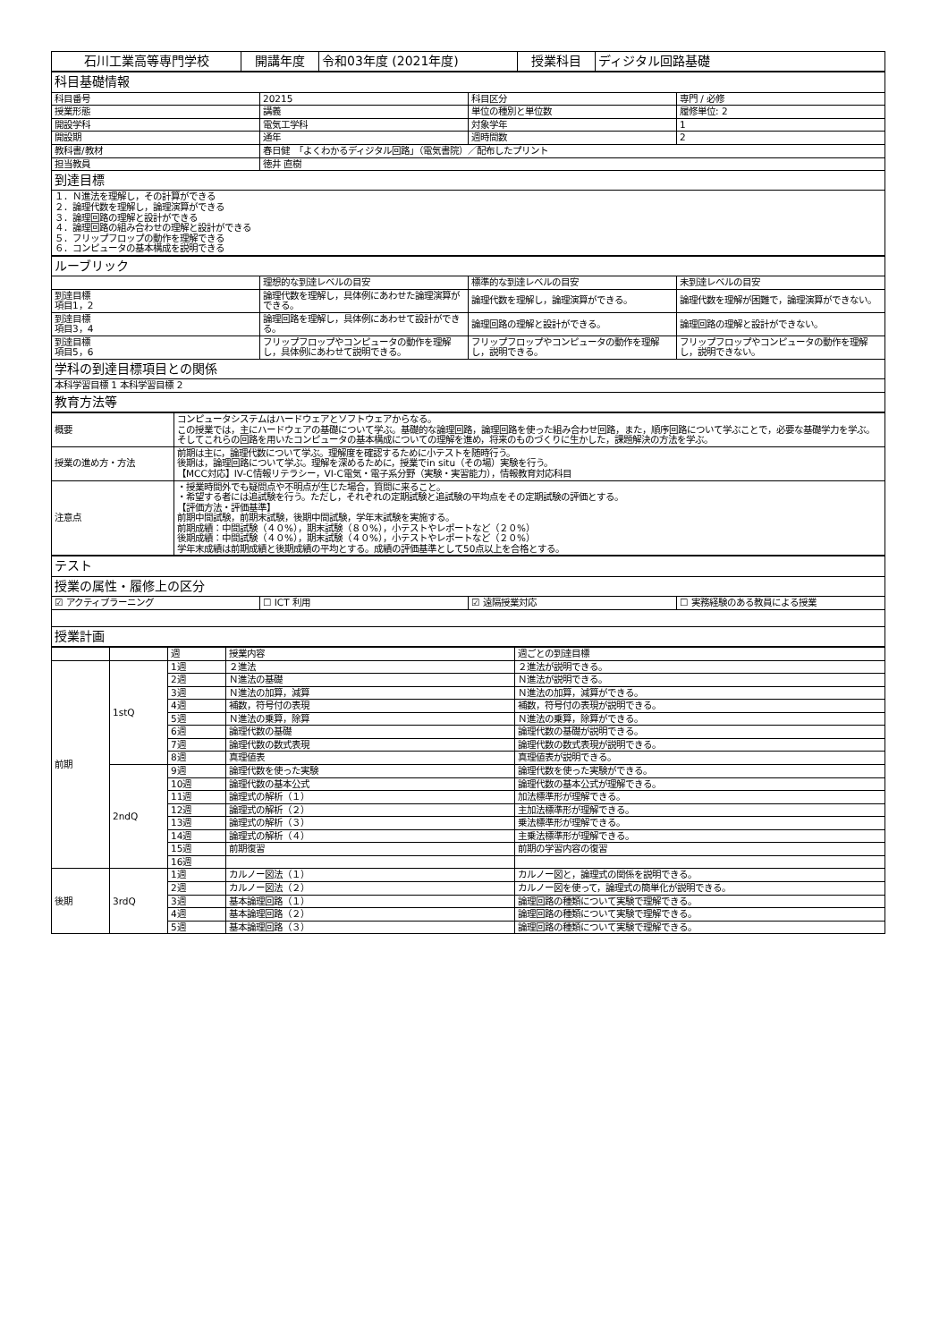| 石川工業高等専門学校 | 開講年度 | 令和03年度 (2021年度) | 授業科目 | ディジタル回路基礎 |
| 科目基礎情報 | | | |
| 科目番号 | 20215 | 科目区分 | 専門 / 必修 |
| 授業形態 | 講義 | 単位の種別と単位数 | 履修単位: 2 |
| 開設学科 | 電気工学科 | 対象学年 | 1 |
| 開設期 | 通年 | 週時間数 | 2 |
| 教科書/教材 | 春日健 「よくわかるディジタル回路」（電気書院）／配布したプリント | | |
| 担当教員 | 徳井 直樹 | | |
| 到達目標 | | | |
| １．Ｎ進法を理解し，その計算ができる ２．論理代数を理解し，論理演算ができる ３．論理回路の理解と設計ができる ４．論理回路の組み合わせの理解と設計ができる ５．フリップフロップの動作を理解できる ６．コンピュータの基本構成を説明できる | | | |
| ルーブリック | | | |
| | 理想的な到達レベルの目安 | 標準的な到達レベルの目安 | 未到達レベルの目安 |
| 到達目標 項目1，2 | 論理代数を理解し，具体例にあわせた論理演算ができる。 | 論理代数を理解し，論理演算ができる。 | 論理代数を理解が困難で，論理演算ができない。 |
| 到達目標 項目3，4 | 論理回路を理解し，具体例にあわせて設計ができる。 | 論理回路の理解と設計ができる。 | 論理回路の理解と設計ができない。 |
| 到達目標 項目5，6 | フリップフロップやコンピュータの動作を理解し，具体例にあわせて説明できる。 | フリップフロップやコンピュータの動作を理解し，説明できる。 | フリップフロップやコンピュータの動作を理解し，説明できない。 |
| 学科の到達目標項目との関係 | | | |
| 本科学習目標 1 本科学習目標 2 | | | |
| 教育方法等 | | | |
| 概要 | コンピュータシステムはハードウェアとソフトウェアからなる。 この授業では，主にハードウェアの基礎について学ぶ。基礎的な論理回路，論理回路を使った組み合わせ回路，また，順序回路について学ぶことで，必要な基礎学力を学ぶ。そしてこれらの回路を用いたコンピュータの基本構成についての理解を進め，将来のものづくりに生かした，課題解決の方法を学ぶ。 |
| 授業の進め方・方法 | 前期は主に，論理代数について学ぶ。理解度を確認するために小テストを随時行う。 後期は，論理回路について学ぶ。理解を深めるために，授業でin situ（その場）実験を行う。 【MCC対応】IV-C情報リテラシー，VI-C電気・電子系分野（実験・実習能力），情報教育対応科目 |
| 注意点 | ・授業時間外でも疑問点や不明点が生じた場合，質問に来ること。 ・希望する者には追試験を行う。ただし，それぞれの定期試験と追試験の平均点をその定期試験の評価とする。 【評価方法・評価基準】 前期中間試験，前期末試験，後期中間試験，学年末試験を実施する。 前期成績：中間試験（４０%），期末試験（８０%），小テストやレポートなど（２０%） 後期成績：中間試験（４０%），期末試験（４０%），小テストやレポートなど（２０%） 学年末成績は前期成績と後期成績の平均とする。成績の評価基準として50点以上を合格とする。 |
| テスト | | | |
| 授業の属性・履修上の区分 | | | |
| ☑ アクティブラーニング | ☐ ICT 利用 | ☑ 遠隔授業対応 | ☐ 実務経験のある教員による授業 |
| 授業計画 | | | |
| | | 週 | 授業内容 | 週ごとの到達目標 |
| 前期 | 1stQ | 1週 | ２進法 | ２進法が説明できる。 |
| | | 2週 | Ｎ進法の基礎 | Ｎ進法が説明できる。 |
| | | 3週 | Ｎ進法の加算，減算 | Ｎ進法の加算，減算ができる。 |
| | | 4週 | 補数，符号付の表現 | 補数，符号付の表現が説明できる。 |
| | | 5週 | Ｎ進法の乗算，除算 | Ｎ進法の乗算，除算ができる。 |
| | | 6週 | 論理代数の基礎 | 論理代数の基礎が説明できる。 |
| | | 7週 | 論理代数の数式表現 | 論理代数の数式表現が説明できる。 |
| | | 8週 | 真理値表 | 真理値表が説明できる。 |
| | 2ndQ | 9週 | 論理代数を使った実験 | 論理代数を使った実験ができる。 |
| | | 10週 | 論理代数の基本公式 | 論理代数の基本公式が理解できる。 |
| | | 11週 | 論理式の解析（１） | 加法標準形が理解できる。 |
| | | 12週 | 論理式の解析（２） | 主加法標準形が理解できる。 |
| | | 13週 | 論理式の解析（３） | 乗法標準形が理解できる。 |
| | | 14週 | 論理式の解析（４） | 主乗法標準形が理解できる。 |
| | | 15週 | 前期復習 | 前期の学習内容の復習 |
| | | 16週 | | |
| 後期 | 3rdQ | 1週 | カルノー図法（１） | カルノー図と，論理式の関係を説明できる。 |
| | | 2週 | カルノー図法（２） | カルノー図を使って，論理式の簡単化が説明できる。 |
| | | 3週 | 基本論理回路（１） | 論理回路の種類について実験で理解できる。 |
| | | 4週 | 基本論理回路（２） | 論理回路の種類について実験で理解できる。 |
| | | 5週 | 基本論理回路（３） | 論理回路の種類について実験で理解できる。 |